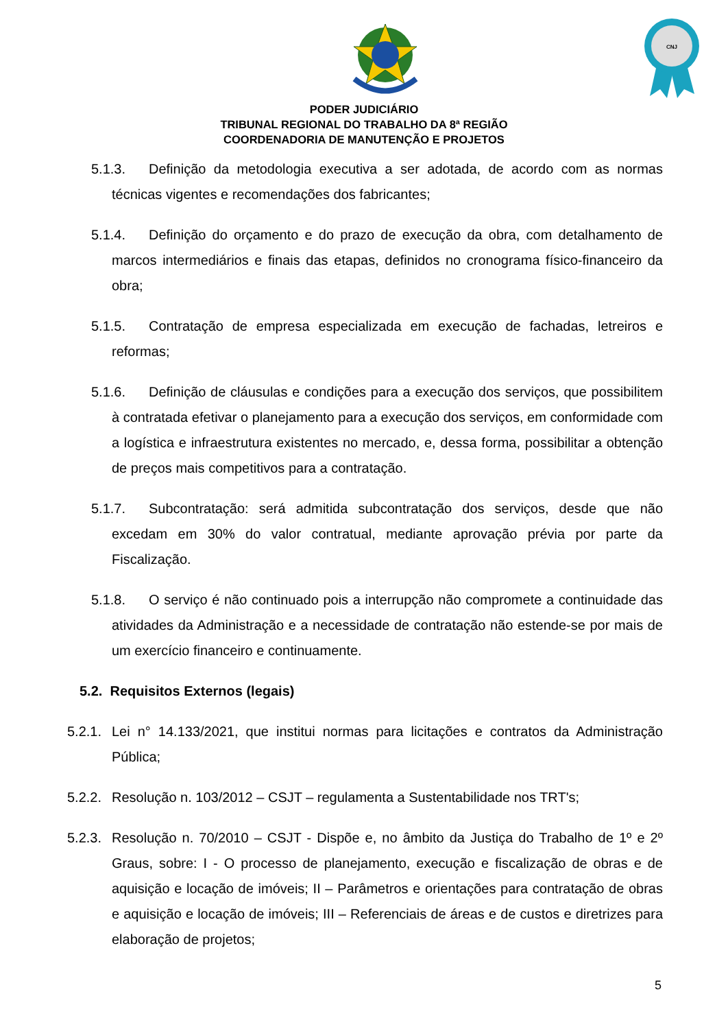CNJ
PODER JUDICIÁRIO
TRIBUNAL REGIONAL DO TRABALHO DA 8ª REGIÃO
COORDENADORIA DE MANUTENÇÃO E PROJETOS
5.1.3. Definição da metodologia executiva a ser adotada, de acordo com as normas técnicas vigentes e recomendações dos fabricantes;
5.1.4. Definição do orçamento e do prazo de execução da obra, com detalhamento de marcos intermediários e finais das etapas, definidos no cronograma físico-financeiro da obra;
5.1.5. Contratação de empresa especializada em execução de fachadas, letreiros e reformas;
5.1.6. Definição de cláusulas e condições para a execução dos serviços, que possibilitem à contratada efetivar o planejamento para a execução dos serviços, em conformidade com a logística e infraestrutura existentes no mercado, e, dessa forma, possibilitar a obtenção de preços mais competitivos para a contratação.
5.1.7. Subcontratação: será admitida subcontratação dos serviços, desde que não excedam em 30% do valor contratual, mediante aprovação prévia por parte da Fiscalização.
5.1.8. O serviço é não continuado pois a interrupção não compromete a continuidade das atividades da Administração e a necessidade de contratação não estende-se por mais de um exercício financeiro e continuamente.
5.2. Requisitos Externos (legais)
5.2.1. Lei n° 14.133/2021, que institui normas para licitações e contratos da Administração Pública;
5.2.2. Resolução n. 103/2012 – CSJT – regulamenta a Sustentabilidade nos TRT's;
5.2.3. Resolução n. 70/2010 – CSJT - Dispõe e, no âmbito da Justiça do Trabalho de 1º e 2º Graus, sobre: I - O processo de planejamento, execução e fiscalização de obras e de aquisição e locação de imóveis; II – Parâmetros e orientações para contratação de obras e aquisição e locação de imóveis; III – Referenciais de áreas e de custos e diretrizes para elaboração de projetos;
5